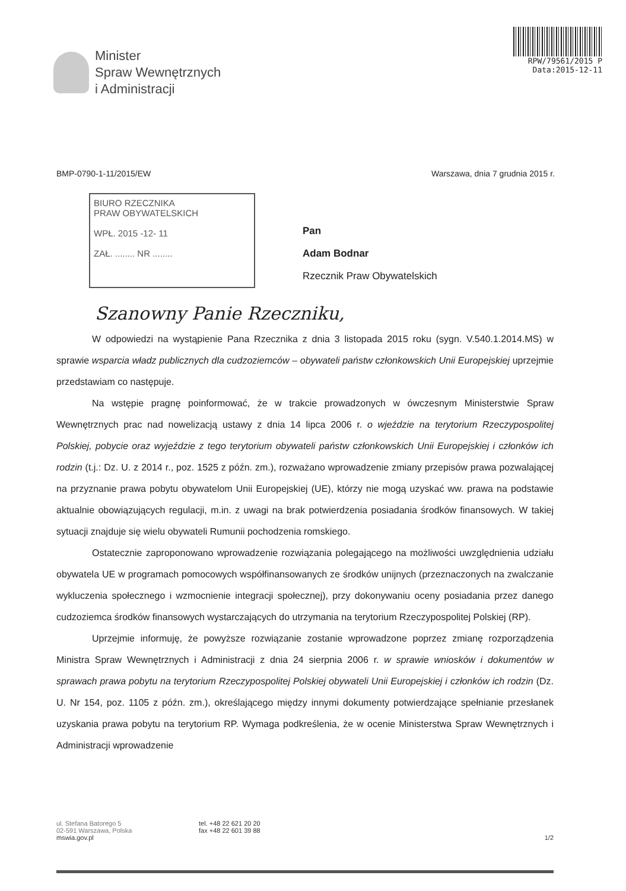Minister
Spraw Wewnętrznych
i Administracji
RPW/79561/2015 P
Data:2015-12-11
BMP-0790-1-11/2015/EW Warszawa, dnia 7 grudnia 2015 r.
BIURO RZECZNIKA
PRAW OBYWATELSKICH
WPŁ. 2015 -12- 11
ZAŁ. ........ NR ........
Pan
Adam Bodnar
Rzecznik Praw Obywatelskich
Szanowny Panie Rzeczniku,
W odpowiedzi na wystąpienie Pana Rzecznika z dnia 3 listopada 2015 roku (sygn. V.540.1.2014.MS) w sprawie wsparcia władz publicznych dla cudzoziemców – obywateli państw członkowskich Unii Europejskiej uprzejmie przedstawiam co następuje.
Na wstępie pragnę poinformować, że w trakcie prowadzonych w ówczesnym Ministerstwie Spraw Wewnętrznych prac nad nowelizacją ustawy z dnia 14 lipca 2006 r. o wjeździe na terytorium Rzeczypospolitej Polskiej, pobycie oraz wyjeździe z tego terytorium obywateli państw członkowskich Unii Europejskiej i członków ich rodzin (t.j.: Dz. U. z 2014 r., poz. 1525 z późn. zm.), rozważano wprowadzenie zmiany przepisów prawa pozwalającej na przyznanie prawa pobytu obywatelom Unii Europejskiej (UE), którzy nie mogą uzyskać ww. prawa na podstawie aktualnie obowiązujących regulacji, m.in. z uwagi na brak potwierdzenia posiadania środków finansowych. W takiej sytuacji znajduje się wielu obywateli Rumunii pochodzenia romskiego.
Ostatecznie zaproponowano wprowadzenie rozwiązania polegającego na możliwości uwzględnienia udziału obywatela UE w programach pomocowych współfinansowanych ze środków unijnych (przeznaczonych na zwalczanie wykluczenia społecznego i wzmocnienie integracji społecznej), przy dokonywaniu oceny posiadania przez danego cudzoziemca środków finansowych wystarczających do utrzymania na terytorium Rzeczypospolitej Polskiej (RP).
Uprzejmie informuję, że powyższe rozwiązanie zostanie wprowadzone poprzez zmianę rozporządzenia Ministra Spraw Wewnętrznych i Administracji z dnia 24 sierpnia 2006 r. w sprawie wniosków i dokumentów w sprawach prawa pobytu na terytorium Rzeczypospolitej Polskiej obywateli Unii Europejskiej i członków ich rodzin (Dz. U. Nr 154, poz. 1105 z późn. zm.), określającego między innymi dokumenty potwierdzające spełnianie przesłanek uzyskania prawa pobytu na terytorium RP. Wymaga podkreślenia, że w ocenie Ministerstwa Spraw Wewnętrznych i Administracji wprowadzenie
ul. Stefana Batorego 5
02-591 Warszawa, Polska
mswia.gov.pl
tel. +48 22 621 20 20
fax +48 22 601 39 88
1/2